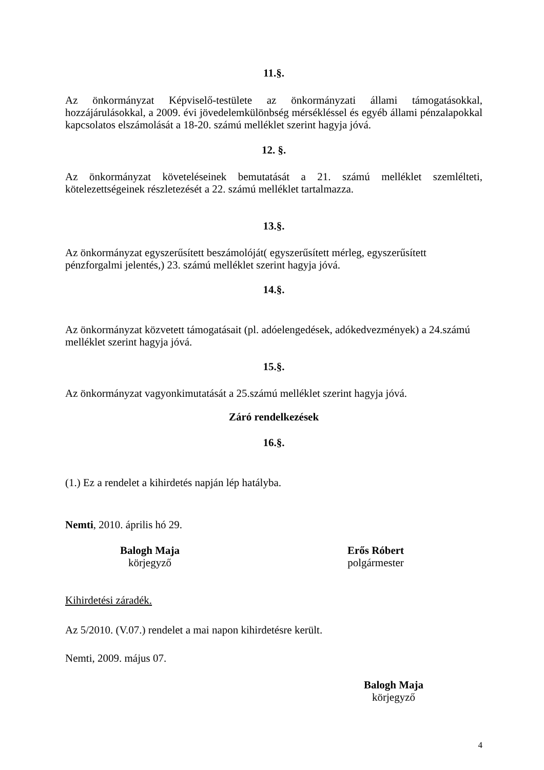11.§.
Az önkormányzat Képviselő-testülete az önkormányzati állami támogatásokkal, hozzájárulásokkal, a 2009. évi jövedelemkülönbség mérsékléssel és egyéb állami pénzalapokkal kapcsolatos elszámolását a 18-20. számú melléklet szerint hagyja jóvá.
12. §.
Az önkormányzat követeléseinek bemutatását a 21. számú melléklet szemlélteti, kötelezettségeinek részletezését a 22. számú melléklet tartalmazza.
13.§.
Az önkormányzat egyszerűsített beszámolóját( egyszerűsített mérleg, egyszerűsített
pénzforgalmi jelentés,) 23. számú melléklet szerint hagyja jóvá.
14.§.
Az önkormányzat közvetett támogatásait (pl. adóelengedések, adókedvezmények) a 24.számú
melléklet szerint hagyja jóvá.
15.§.
Az önkormányzat vagyonkimutatását a 25.számú melléklet szerint hagyja jóvá.
Záró rendelkezések
16.§.
(1.) Ez a rendelet a kihirdetés napján lép hatályba.
Nemti, 2010. április hó 29.
Balogh Maja
körjegyző
Erős Róbert
polgármester
Kihirdetési záradék.
Az 5/2010. (V.07.) rendelet a mai napon kihirdetésre került.
Nemti, 2009. május 07.
Balogh Maja
körjegyző
4